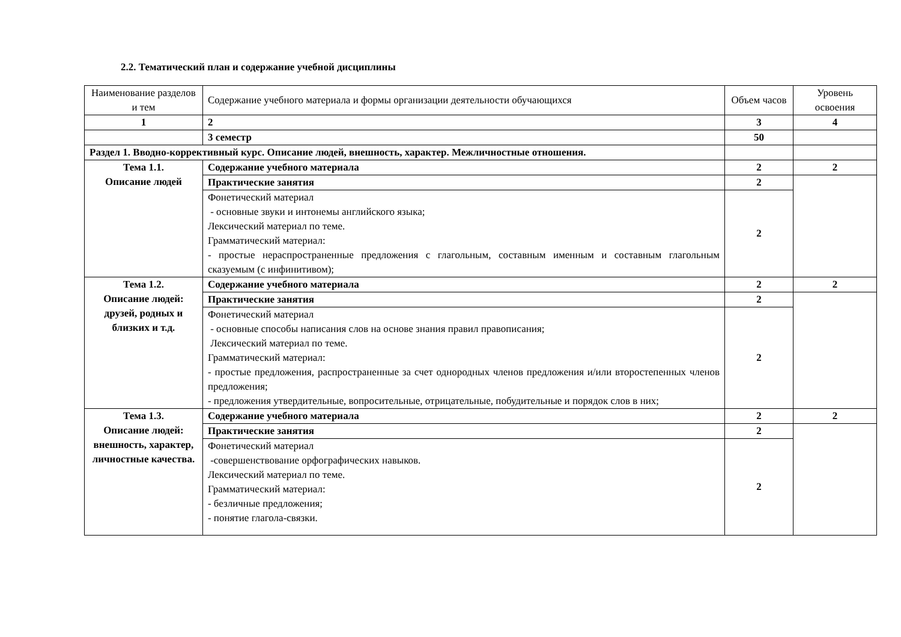2.2. Тематический план и содержание учебной дисциплины
| Наименование разделов и тем | Содержание учебного материала и формы организации деятельности обучающихся | Объем часов | Уровень освоения |
| --- | --- | --- | --- |
| 1 | 2 | 3 | 4 |
| | 3 семестр | 50 | |
| Раздел 1. Вводно-коррективный курс. Описание людей, внешность, характер. Межличностные отношения. | | | |
| Тема 1.1. Описание людей | Содержание учебного материала | 2 | 2 |
| | Практические занятия | 2 | |
| | Фонетический материал - основные звуки и интонемы английского языка; Лексический материал по теме. Грамматический материал: - простые нераспространенные предложения с глагольным, составным именным и составным глагольным сказуемым (с инфинитивом); | 2 | |
| Тема 1.2. Описание людей: друзей, родных и близких и т.д. | Содержание учебного материала | 2 | 2 |
| | Практические занятия | 2 | |
| | Фонетический материал - основные способы написания слов на основе знания правил правописания; Лексический материал по теме. Грамматический материал: - простые предложения, распространенные за счет однородных членов предложения и/или второстепенных членов предложения; - предложения утвердительные, вопросительные, отрицательные, побудительные и порядок слов в них; | 2 | |
| Тема 1.3. Описание людей: внешность, характер, личностные качества. | Содержание учебного материала | 2 | 2 |
| | Практические занятия | 2 | |
| | Фонетический материал -совершенствование орфографических навыков. Лексический материал по теме. Грамматический материал: - безличные предложения; - понятие глагола-связки. | 2 | |